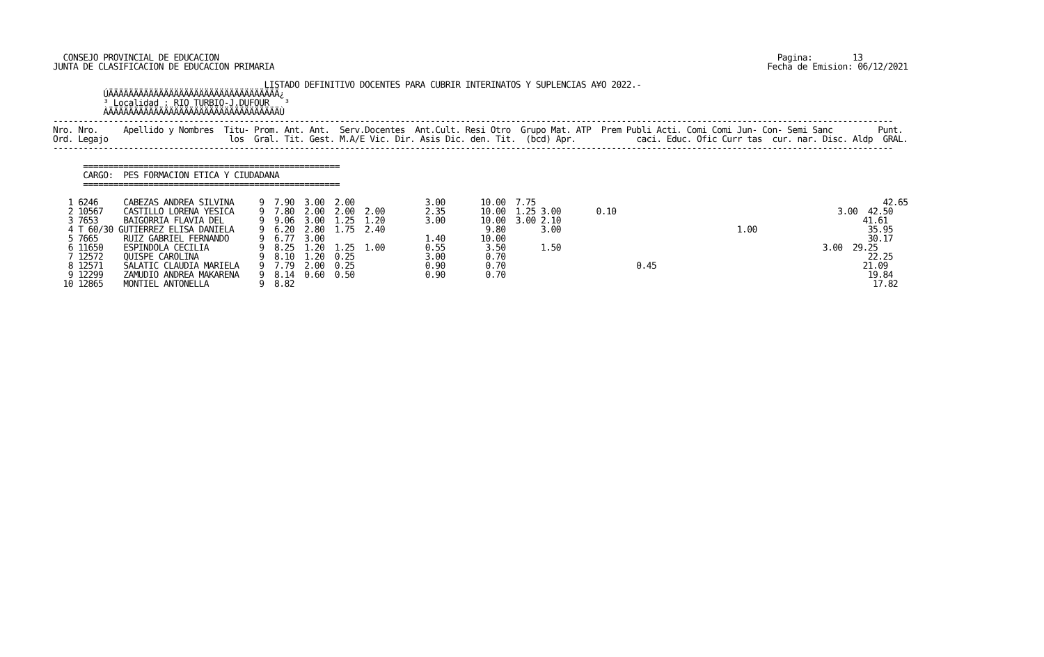CONSEJO PROVINCIAL DE EDUCACION                                                                                                               Pagina:        13
JUNTA DE CLASIFICACION DE EDUCACION PRIMARIA                                                                                                  Fecha de Emision: 06/12/2021

                                          LISTADO DEFINITIVO DOCENTES PARA CUBRIR INTERINATOS Y SUPLENCIAS A¥O 2022.-
          ÚÄÄÄÄÄÄÄÄÄÄÄÄÄÄÄÄÄÄÄÄÄÄÄÄÄÄÄÄÄÄÄÄÄÄ¿
          ³ Localidad : RIO TURBIO-J.DUFOUR   ³
          ÀÄÄÄÄÄÄÄÄÄÄÄÄÄÄÄÄÄÄÄÄÄÄÄÄÄÄÄÄÄÄÄÄÄÄÙ
-----------------------------------------------------------------------------------------------------------------------------------------------------------------------
Nro. Nro.     Apellido y Nombres  Titu- Prom. Ant. Ant.  Serv.Docentes  Ant.Cult. Resi Otro  Grupo Mat. ATP  Prem Publi Acti. Comi Comi Jun- Con- Semi Sanc         Punt.
Ord. Legajo                        los  Gral. Tit. Gest. M.A/E Vic. Dir. Asis Dic. den. Tit.  (bcd) Apr.            caci. Educ. Ofic Curr tas  cur. nar. Disc. Aldp  GRAL.
-----------------------------------------------------------------------------------------------------------------------------------------------------------------------

      ===================================================
      CARGO:  PES FORMACION ETICA Y CIUDADANA
      ===================================================

   1 6246     CABEZAS ANDREA SILVINA     9  7.90  3.00  2.00              3.00       10.00  7.75                                                                     42.65
   2 10567    CASTILLO LORENA YESICA     9  7.80  2.00  2.00  2.00        2.35       10.00  1.25 3.00       0.10                                            3.00  42.50
   3 7653     BAIGORRIA FLAVIA DEL       9  9.06  3.00  1.25  1.20        3.00       10.00  3.00 2.10                                                            41.61
   4 T 60/30 GUTIERREZ ELISA DANIELA     9  6.20  2.80  1.75  2.40                    9.80       3.00                                   1.00                      35.95
   5 7665     RUIZ GABRIEL FERNANDO      9  6.77  3.00                    1.40       10.00                                                                        30.17
   6 11650    ESPINDOLA CECILIA          9  8.25  1.20  1.25  1.00        0.55        3.50       1.50                                                    3.00  29.25
   7 12572    QUISPE CAROLINA            9  8.10  1.20  0.25              3.00        0.70                                                                        22.25
   8 12571    SALATIC CLAUDIA MARIELA    9  7.79  2.00  0.25              0.90        0.70                          0.45                                         21.09
   9 12299    ZAMUDIO ANDREA MAKARENA    9  8.14  0.60  0.50              0.90        0.70                                                                        19.84
  10 12865    MONTIEL ANTONELLA          9  8.82                                                                                                                   17.82